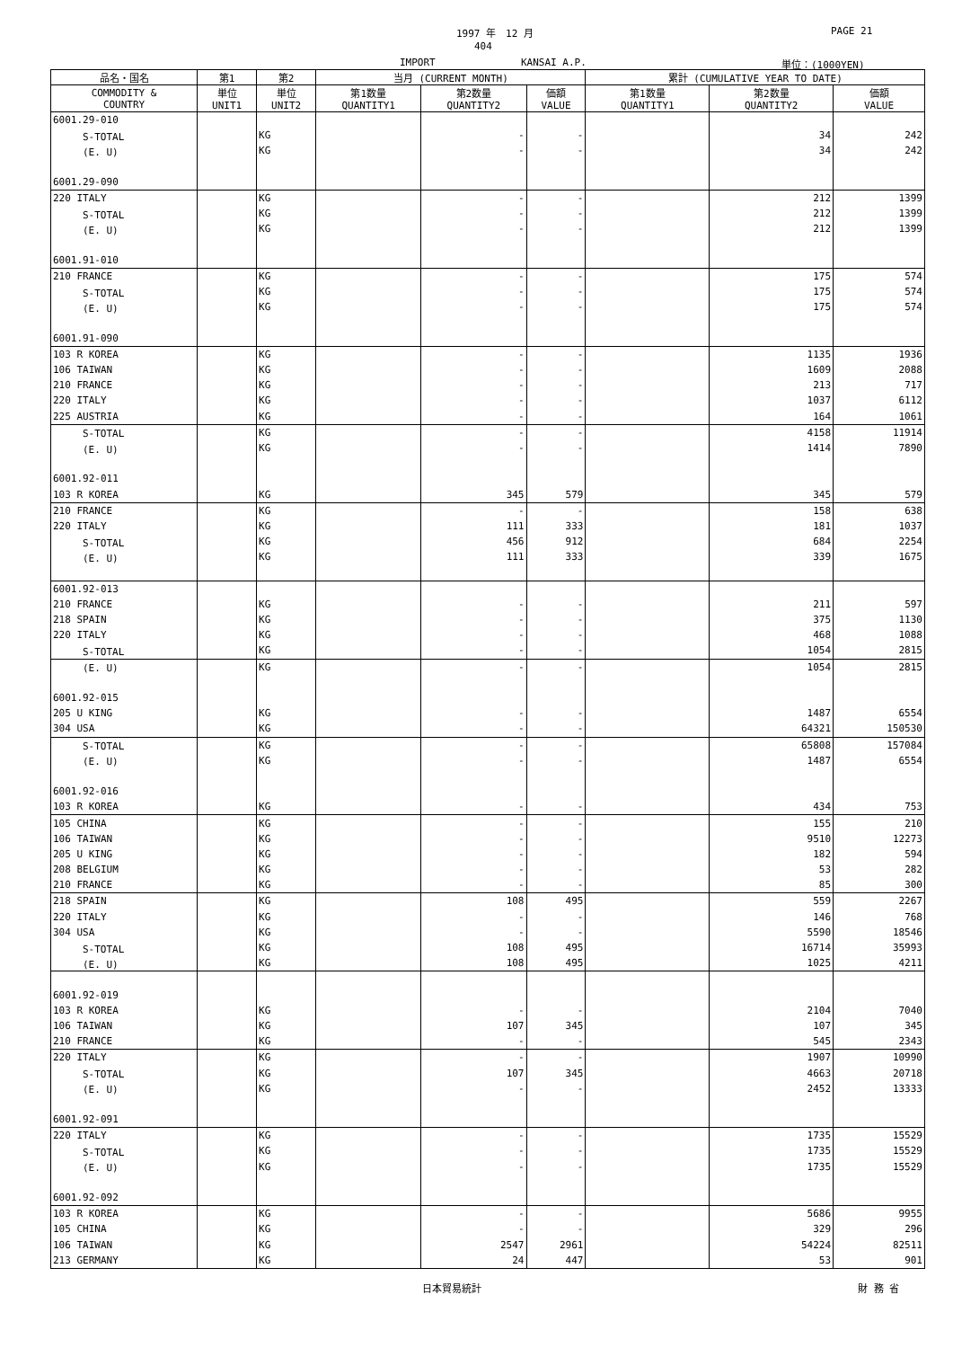1997 年　12 月 PAGE 21
404
IMPORT KANSAI A.P. 単位：(1000YEN)
| 品名・国名 | 第1 | 第2 | 当月 (CURRENT MONTH) | | | 累計 (CUMULATIVE YEAR TO DATE) | | |
| --- | --- | --- | --- | --- | --- | --- | --- | --- |
| COMMODITY & COUNTRY | 単位 UNIT1 | 単位 UNIT2 | 第1数量 QUANTITY1 | 第2数量 QUANTITY2 | 価額 VALUE | 第1数量 QUANTITY1 | 第2数量 QUANTITY2 | 価額 VALUE |
| 6001.29-010 | | | | | | | | |
| S-TOTAL | | KG | | - | - | | 34 | 242 |
| (E. U) | | KG | | - | - | | 34 | 242 |
| 6001.29-090 | | | | | | | | |
| 220 ITALY | | KG | | - | - | | 212 | 1399 |
| S-TOTAL | | KG | | - | - | | 212 | 1399 |
| (E. U) | | KG | | - | - | | 212 | 1399 |
| 6001.91-010 | | | | | | | | |
| 210 FRANCE | | KG | | - | - | | 175 | 574 |
| S-TOTAL | | KG | | - | - | | 175 | 574 |
| (E. U) | | KG | | - | - | | 175 | 574 |
| 6001.91-090 | | | | | | | | |
| 103 R KOREA | | KG | | - | - | | 1135 | 1936 |
| 106 TAIWAN | | KG | | - | - | | 1609 | 2088 |
| 210 FRANCE | | KG | | - | - | | 213 | 717 |
| 220 ITALY | | KG | | - | - | | 1037 | 6112 |
| 225 AUSTRIA | | KG | | - | - | | 164 | 1061 |
| S-TOTAL | | KG | | - | - | | 4158 | 11914 |
| (E. U) | | KG | | - | - | | 1414 | 7890 |
| 6001.92-011 | | | | | | | | |
| 103 R KOREA | | KG | | 345 | 579 | | 345 | 579 |
| 210 FRANCE | | KG | | - | - | | 158 | 638 |
| 220 ITALY | | KG | | 111 | 333 | | 181 | 1037 |
| S-TOTAL | | KG | | 456 | 912 | | 684 | 2254 |
| (E. U) | | KG | | 111 | 333 | | 339 | 1675 |
| 6001.92-013 | | | | | | | | |
| 210 FRANCE | | KG | | - | - | | 211 | 597 |
| 218 SPAIN | | KG | | - | - | | 375 | 1130 |
| 220 ITALY | | KG | | - | - | | 468 | 1088 |
| S-TOTAL | | KG | | - | - | | 1054 | 2815 |
| (E. U) | | KG | | - | - | | 1054 | 2815 |
| 6001.92-015 | | | | | | | | |
| 205 U KING | | KG | | - | - | | 1487 | 6554 |
| 304 USA | | KG | | - | - | | 64321 | 150530 |
| S-TOTAL | | KG | | - | - | | 65808 | 157084 |
| (E. U) | | KG | | - | - | | 1487 | 6554 |
| 6001.92-016 | | | | | | | | |
| 103 R KOREA | | KG | | - | - | | 434 | 753 |
| 105 CHINA | | KG | | - | - | | 155 | 210 |
| 106 TAIWAN | | KG | | - | - | | 9510 | 12273 |
| 205 U KING | | KG | | - | - | | 182 | 594 |
| 208 BELGIUM | | KG | | - | - | | 53 | 282 |
| 210 FRANCE | | KG | | - | - | | 85 | 300 |
| 218 SPAIN | | KG | | 108 | 495 | | 559 | 2267 |
| 220 ITALY | | KG | | - | - | | 146 | 768 |
| 304 USA | | KG | | - | - | | 5590 | 18546 |
| S-TOTAL | | KG | | 108 | 495 | | 16714 | 35993 |
| (E. U) | | KG | | 108 | 495 | | 1025 | 4211 |
| 6001.92-019 | | | | | | | | |
| 103 R KOREA | | KG | | - | - | | 2104 | 7040 |
| 106 TAIWAN | | KG | | 107 | 345 | | 107 | 345 |
| 210 FRANCE | | KG | | - | - | | 545 | 2343 |
| 220 ITALY | | KG | | - | - | | 1907 | 10990 |
| S-TOTAL | | KG | | 107 | 345 | | 4663 | 20718 |
| (E. U) | | KG | | - | - | | 2452 | 13333 |
| 6001.92-091 | | | | | | | | |
| 220 ITALY | | KG | | - | - | | 1735 | 15529 |
| S-TOTAL | | KG | | - | - | | 1735 | 15529 |
| (E. U) | | KG | | - | - | | 1735 | 15529 |
| 6001.92-092 | | | | | | | | |
| 103 R KOREA | | KG | | - | - | | 5686 | 9955 |
| 105 CHINA | | KG | | - | - | | 329 | 296 |
| 106 TAIWAN | | KG | | 2547 | 2961 | | 54224 | 82511 |
| 213 GERMANY | | KG | | 24 | 447 | | 53 | 901 |
日本貿易統計 財 務 省